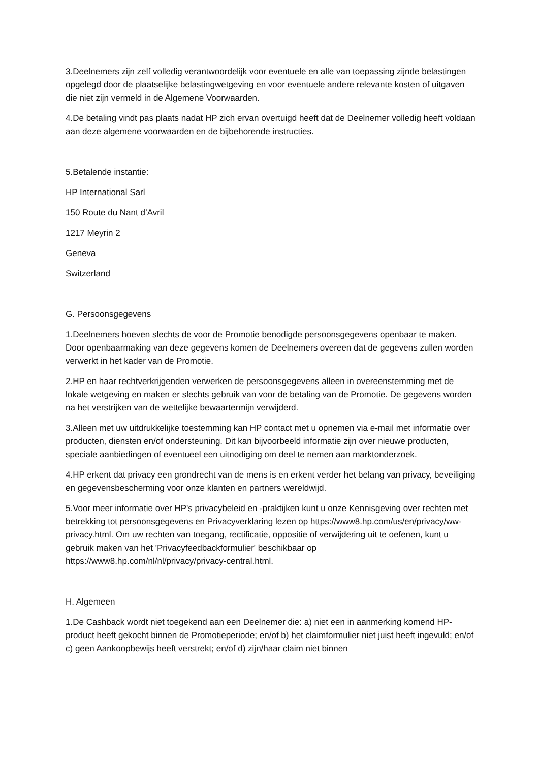3.Deelnemers zijn zelf volledig verantwoordelijk voor eventuele en alle van toepassing zijnde belastingen opgelegd door de plaatselijke belastingwetgeving en voor eventuele andere relevante kosten of uitgaven die niet zijn vermeld in de Algemene Voorwaarden.
4.De betaling vindt pas plaats nadat HP zich ervan overtuigd heeft dat de Deelnemer volledig heeft voldaan aan deze algemene voorwaarden en de bijbehorende instructies.
5.Betalende instantie:
HP International Sarl
150 Route du Nant d’Avril
1217 Meyrin 2
Geneva
Switzerland
G. Persoonsgegevens
1.Deelnemers hoeven slechts de voor de Promotie benodigde persoonsgegevens openbaar te maken. Door openbaarmaking van deze gegevens komen de Deelnemers overeen dat de gegevens zullen worden verwerkt in het kader van de Promotie.
2.HP en haar rechtverkrijgenden verwerken de persoonsgegevens alleen in overeenstemming met de lokale wetgeving en maken er slechts gebruik van voor de betaling van de Promotie. De gegevens worden na het verstrijken van de wettelijke bewaartermijn verwijderd.
3.Alleen met uw uitdrukkelijke toestemming kan HP contact met u opnemen via e-mail met informatie over producten, diensten en/of ondersteuning. Dit kan bijvoorbeeld informatie zijn over nieuwe producten, speciale aanbiedingen of eventueel een uitnodiging om deel te nemen aan marktonderzoek.
4.HP erkent dat privacy een grondrecht van de mens is en erkent verder het belang van privacy, beveiliging en gegevensbescherming voor onze klanten en partners wereldwijd.
5.Voor meer informatie over HP's privacybeleid en -praktijken kunt u onze Kennisgeving over rechten met betrekking tot persoonsgegevens en Privacyverklaring lezen op https://www8.hp.com/us/en/privacy/ww-privacy.html. Om uw rechten van toegang, rectificatie, oppositie of verwijdering uit te oefenen, kunt u gebruik maken van het 'Privacyfeedbackformulier' beschikbaar op https://www8.hp.com/nl/nl/privacy/privacy-central.html.
H. Algemeen
1.De Cashback wordt niet toegekend aan een Deelnemer die: a) niet een in aanmerking komend HP-product heeft gekocht binnen de Promotieperiode; en/of b) het claimformulier niet juist heeft ingevuld; en/of c) geen Aankoopbewijs heeft verstrekt; en/of d) zijn/haar claim niet binnen